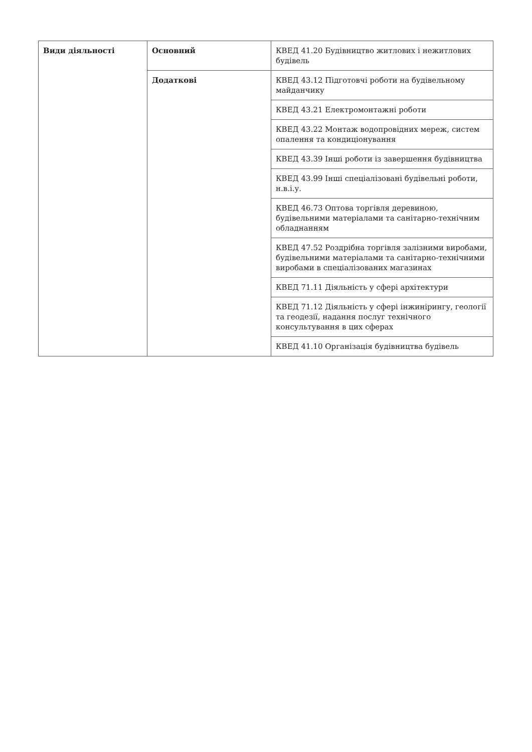| Види діяльності | Основний | КВЕД 41.20 Будівництво житлових і нежитлових будівель |
| | Додаткові | КВЕД 43.12 Підготовчі роботи на будівельному майданчику |
| | | КВЕД 43.21 Електромонтажні роботи |
| | | КВЕД 43.22 Монтаж водопровідних мереж, систем опалення та кондиціонування |
| | | КВЕД 43.39 Інші роботи із завершення будівництва |
| | | КВЕД 43.99 Інші спеціалізовані будівельні роботи, н.в.і.у. |
| | | КВЕД 46.73 Оптова торгівля деревиною, будівельними матеріалами та санітарно-технічним обладнанням |
| | | КВЕД 47.52 Роздрібна торгівля залізними виробами, будівельними матеріалами та санітарно-технічними виробами в спеціалізованих магазинах |
| | | КВЕД 71.11 Діяльність у сфері архітектури |
| | | КВЕД 71.12 Діяльність у сфері інжинірингу, геології та геодезії, надання послуг технічного консультування в цих сферах |
| | | КВЕД 41.10 Організація будівництва будівель |